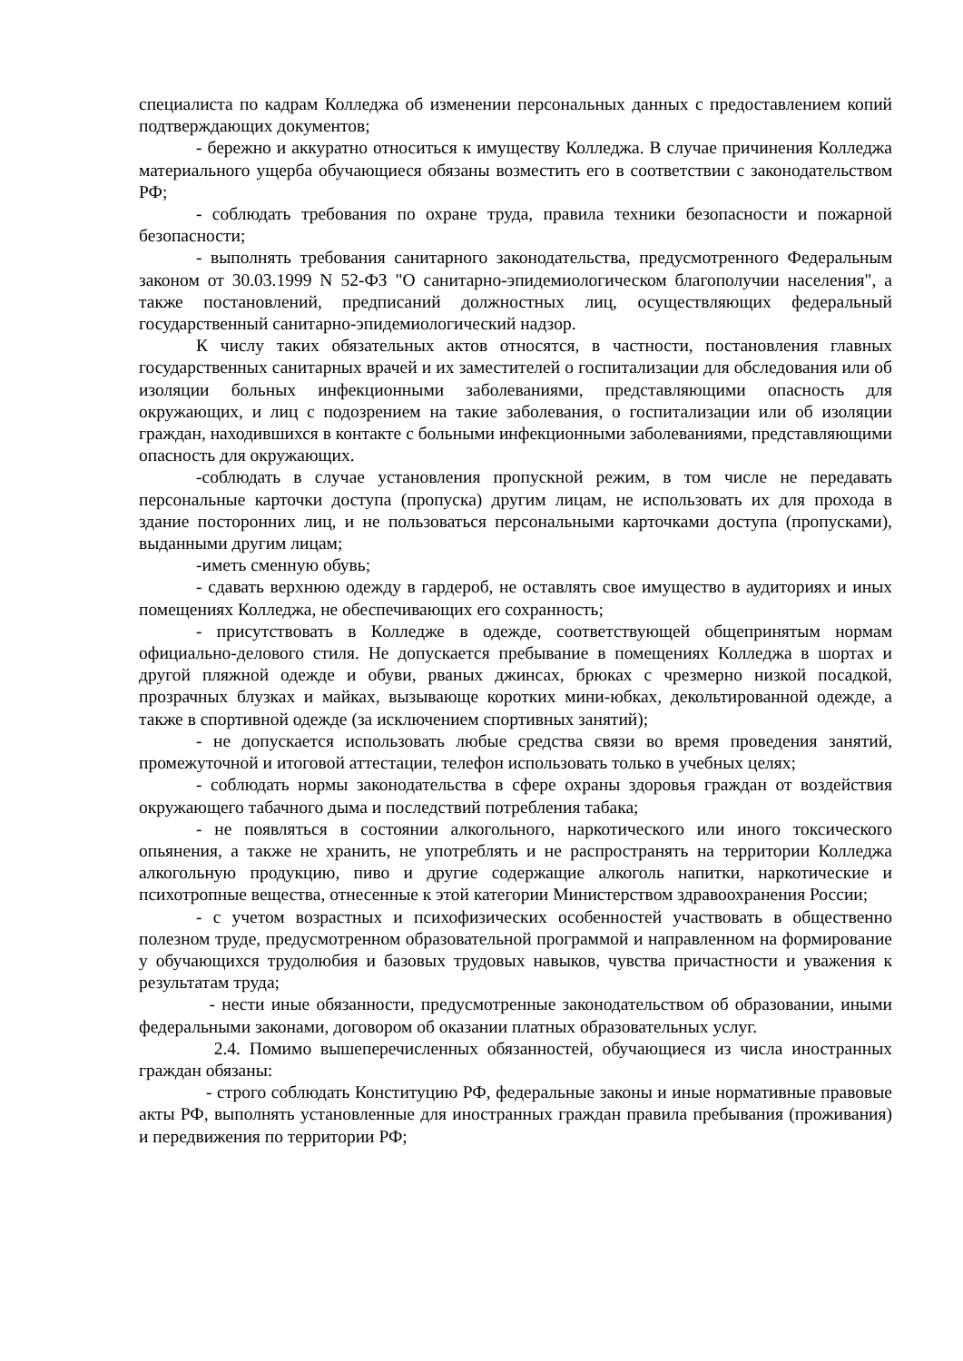специалиста по кадрам Колледжа об изменении персональных данных с предоставлением копий подтверждающих документов;
- бережно и аккуратно относиться к имуществу Колледжа. В случае причинения Колледжа материального ущерба обучающиеся обязаны возместить его в соответствии с законодательством РФ;
- соблюдать требования по охране труда, правила техники безопасности и пожарной безопасности;
- выполнять требования санитарного законодательства, предусмотренного Федеральным законом от 30.03.1999 N 52-ФЗ "О санитарно-эпидемиологическом благополучии населения", а также постановлений, предписаний должностных лиц, осуществляющих федеральный государственный санитарно-эпидемиологический надзор.
К числу таких обязательных актов относятся, в частности, постановления главных государственных санитарных врачей и их заместителей о госпитализации для обследования или об изоляции больных инфекционными заболеваниями, представляющими опасность для окружающих, и лиц с подозрением на такие заболевания, о госпитализации или об изоляции граждан, находившихся в контакте с больными инфекционными заболеваниями, представляющими опасность для окружающих.
-соблюдать в случае установления пропускной режим, в том числе не передавать персональные карточки доступа (пропуска) другим лицам, не использовать их для прохода в здание посторонних лиц, и не пользоваться персональными карточками доступа (пропусками), выданными другим лицам;
-иметь сменную обувь;
- сдавать верхнюю одежду в гардероб, не оставлять свое имущество в аудиториях и иных помещениях Колледжа, не обеспечивающих его сохранность;
- присутствовать в Колледже в одежде, соответствующей общепринятым нормам официально-делового стиля. Не допускается пребывание в помещениях Колледжа в шортах и другой пляжной одежде и обуви, рваных джинсах, брюках с чрезмерно низкой посадкой, прозрачных блузках и майках, вызывающе коротких мини-юбках, декольтированной одежде, а также в спортивной одежде (за исключением спортивных занятий);
- не допускается использовать любые средства связи во время проведения занятий, промежуточной и итоговой аттестации, телефон использовать только в учебных целях;
- соблюдать нормы законодательства в сфере охраны здоровья граждан от воздействия окружающего табачного дыма и последствий потребления табака;
- не появляться в состоянии алкогольного, наркотического или иного токсического опьянения, а также не хранить, не употреблять и не распространять на территории Колледжа алкогольную продукцию, пиво и другие содержащие алкоголь напитки, наркотические и психотропные вещества, отнесенные к этой категории Министерством здравоохранения России;
- с учетом возрастных и психофизических особенностей участвовать в общественно полезном труде, предусмотренном образовательной программой и направленном на формирование у обучающихся трудолюбия и базовых трудовых навыков, чувства причастности и уважения к результатам труда;
- нести иные обязанности, предусмотренные законодательством об образовании, иными федеральными законами, договором об оказании платных образовательных услуг.
2.4. Помимо вышеперечисленных обязанностей, обучающиеся из числа иностранных граждан обязаны:
- строго соблюдать Конституцию РФ, федеральные законы и иные нормативные правовые акты РФ, выполнять установленные для иностранных граждан правила пребывания (проживания) и передвижения по территории РФ;